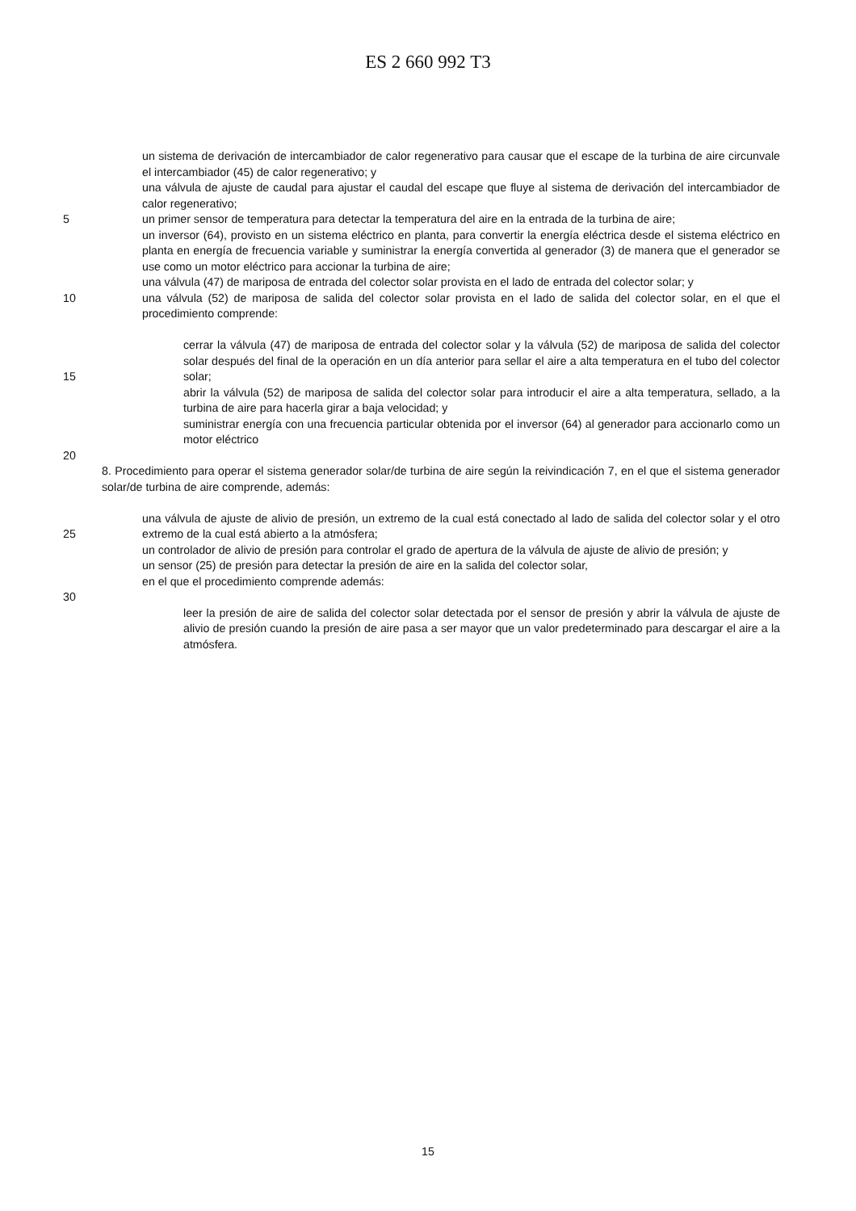ES 2 660 992 T3
un sistema de derivación de intercambiador de calor regenerativo para causar que el escape de la turbina de aire circunvale el intercambiador (45) de calor regenerativo; y
una válvula de ajuste de caudal para ajustar el caudal del escape que fluye al sistema de derivación del intercambiador de calor regenerativo;
5 un primer sensor de temperatura para detectar la temperatura del aire en la entrada de la turbina de aire;
un inversor (64), provisto en un sistema eléctrico en planta, para convertir la energía eléctrica desde el sistema eléctrico en planta en energía de frecuencia variable y suministrar la energía convertida al generador (3) de manera que el generador se use como un motor eléctrico para accionar la turbina de aire;
una válvula (47) de mariposa de entrada del colector solar provista en el lado de entrada del colector solar; y
10 una válvula (52) de mariposa de salida del colector solar provista en el lado de salida del colector solar, en el que el procedimiento comprende:
15 cerrar la válvula (47) de mariposa de entrada del colector solar y la válvula (52) de mariposa de salida del colector solar después del final de la operación en un día anterior para sellar el aire a alta temperatura en el tubo del colector solar;
abrir la válvula (52) de mariposa de salida del colector solar para introducir el aire a alta temperatura, sellado, a la turbina de aire para hacerla girar a baja velocidad; y
suministrar energía con una frecuencia particular obtenida por el inversor (64) al generador para accionarlo como un motor eléctrico
20
8. Procedimiento para operar el sistema generador solar/de turbina de aire según la reivindicación 7, en el que el sistema generador solar/de turbina de aire comprende, además:
25 una válvula de ajuste de alivio de presión, un extremo de la cual está conectado al lado de salida del colector solar y el otro extremo de la cual está abierto a la atmósfera;
un controlador de alivio de presión para controlar el grado de apertura de la válvula de ajuste de alivio de presión; y
un sensor (25) de presión para detectar la presión de aire en la salida del colector solar,
en el que el procedimiento comprende además:
30
leer la presión de aire de salida del colector solar detectada por el sensor de presión y abrir la válvula de ajuste de alivio de presión cuando la presión de aire pasa a ser mayor que un valor predeterminado para descargar el aire a la atmósfera.
15